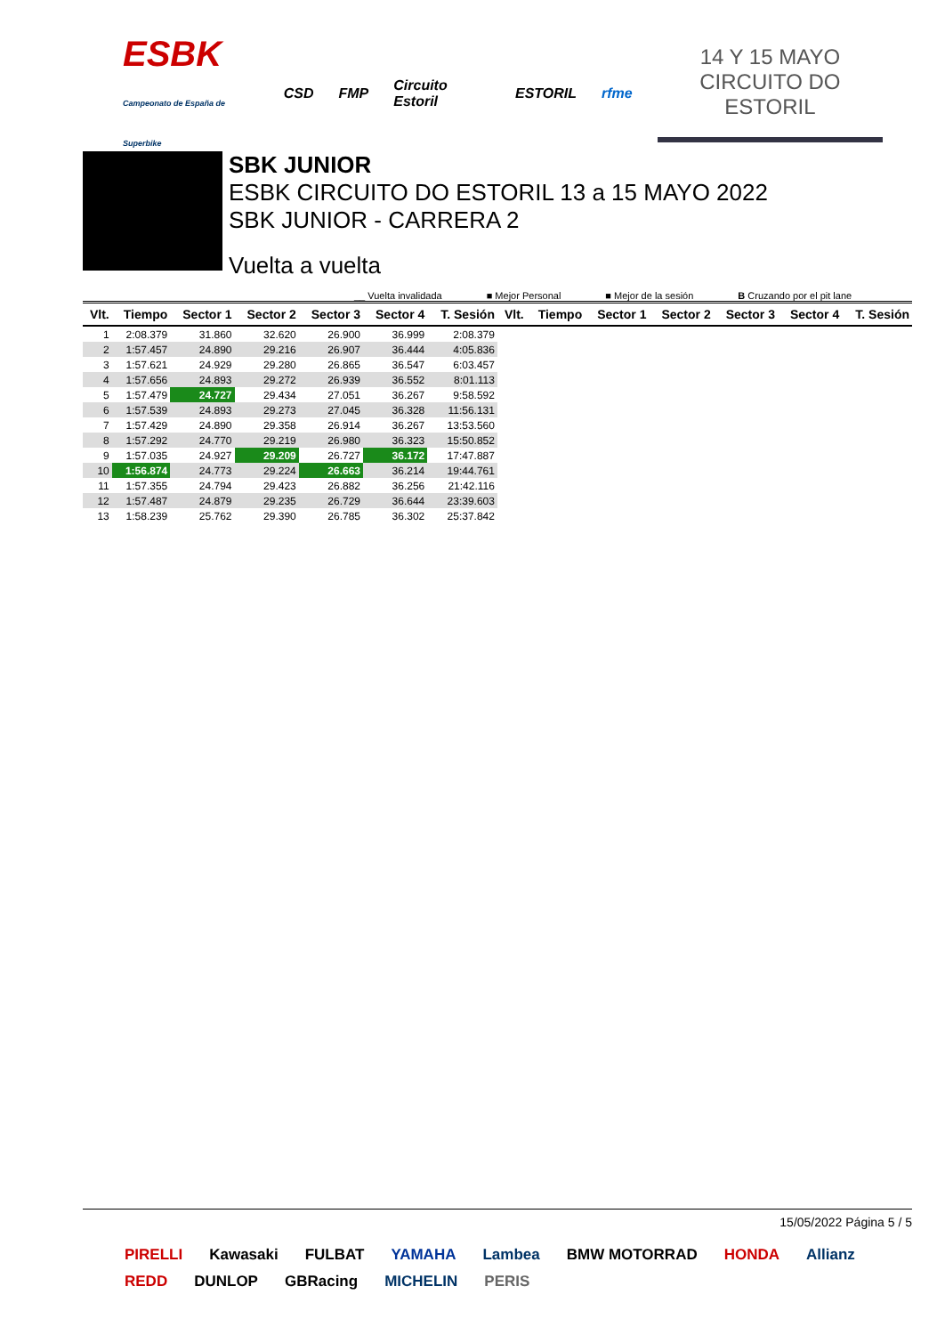ESBK
Campeonato de España de Superbike CSD FMP Circuito Estoril ESTORIL rfme
14 Y 15 MAYO
CIRCUITO DO ESTORIL
SBK JUNIOR
ESBK CIRCUITO DO ESTORIL 13 a 15 MAYO 2022
SBK JUNIOR - CARRERA 2
Vuelta a vuelta
__ Vuelta invalidada ■ Mejor Personal ■ Mejor de la sesión B Cruzando por el pit lane
| Vlt. | Tiempo | Sector 1 | Sector 2 | Sector 3 | Sector 4 | T. Sesión | Vlt. | Tiempo | Sector 1 | Sector 2 | Sector 3 | Sector 4 | T. Sesión |
| --- | --- | --- | --- | --- | --- | --- | --- | --- | --- | --- | --- | --- | --- |
| 1 | 2:08.379 | 31.860 | 32.620 | 26.900 | 36.999 | 2:08.379 | | | | | | | |
| 2 | 1:57.457 | 24.890 | 29.216 | 26.907 | 36.444 | 4:05.836 | | | | | | | |
| 3 | 1:57.621 | 24.929 | 29.280 | 26.865 | 36.547 | 6:03.457 | | | | | | | |
| 4 | 1:57.656 | 24.893 | 29.272 | 26.939 | 36.552 | 8:01.113 | | | | | | | |
| 5 | 1:57.479 | 24.727 | 29.434 | 27.051 | 36.267 | 9:58.592 | | | | | | | |
| 6 | 1:57.539 | 24.893 | 29.273 | 27.045 | 36.328 | 11:56.131 | | | | | | | |
| 7 | 1:57.429 | 24.890 | 29.358 | 26.914 | 36.267 | 13:53.560 | | | | | | | |
| 8 | 1:57.292 | 24.770 | 29.219 | 26.980 | 36.323 | 15:50.852 | | | | | | | |
| 9 | 1:57.035 | 24.927 | 29.209 | 26.727 | 36.172 | 17:47.887 | | | | | | | |
| 10 | 1:56.874 | 24.773 | 29.224 | 26.663 | 36.214 | 19:44.761 | | | | | | | |
| 11 | 1:57.355 | 24.794 | 29.423 | 26.882 | 36.256 | 21:42.116 | | | | | | | |
| 12 | 1:57.487 | 24.879 | 29.235 | 26.729 | 36.644 | 23:39.603 | | | | | | | |
| 13 | 1:58.239 | 25.762 | 29.390 | 26.785 | 36.302 | 25:37.842 | | | | | | | |
15/05/2022 Página 5 / 5
PIRELLI Kawasaki FULBAT YAMAHA Lambea BMW MOTORRAD HONDA Allianz REDD DUNLOP GBRacing MICHELIN PERIS